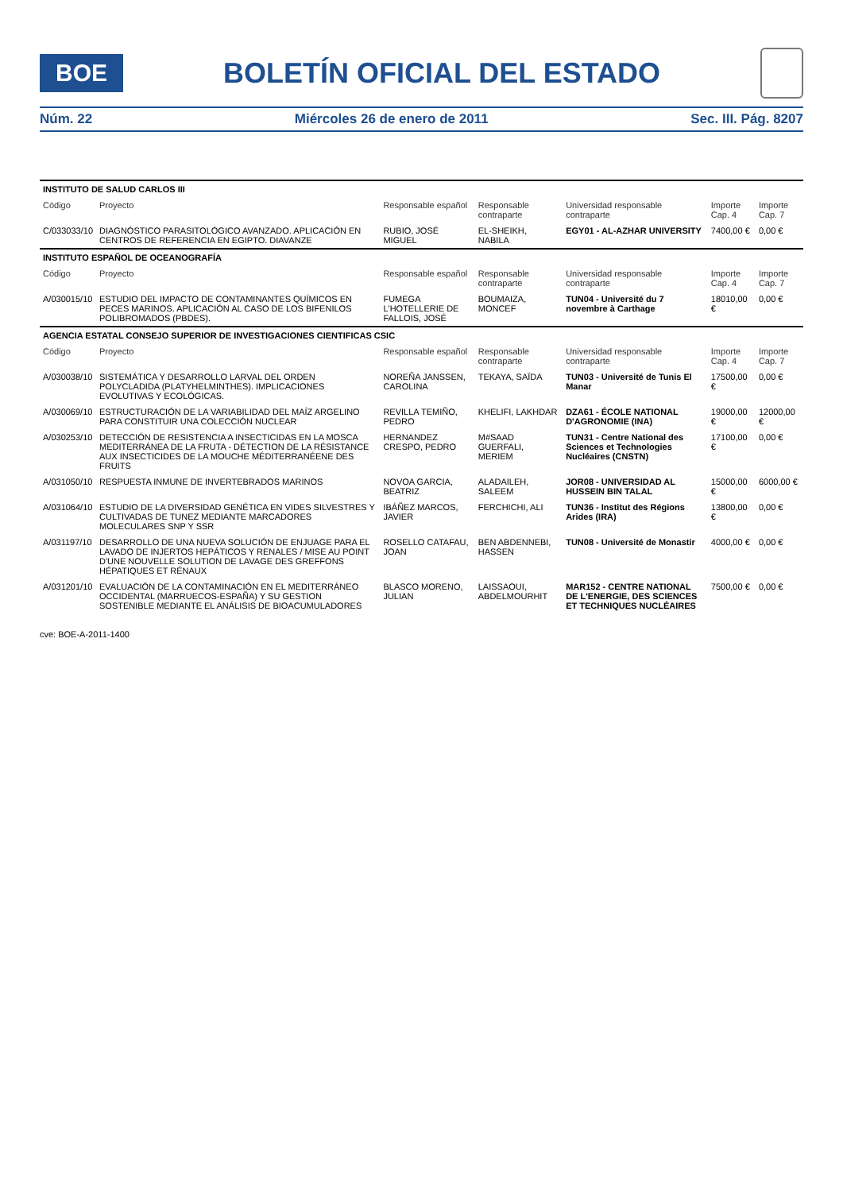BOE
BOLETÍN OFICIAL DEL ESTADO
Núm. 22 Miércoles 26 de enero de 2011 Sec. III. Pág. 8207
| INSTITUTO DE SALUD CARLOS III | | | | | | |
| Código | Proyecto | Responsable español | Responsable contraparte | Universidad responsable contraparte | Importe Cap. 4 | Importe Cap. 7 |
| C/033033/10 | DIAGNÓSTICO PARASITOLÓGICO AVANZADO. APLICACIÓN EN CENTROS DE REFERENCIA EN EGIPTO. DIAVANZE | RUBIO, JOSÉ MIGUEL | EL-SHEIKH, NABILA | EGY01 - AL-AZHAR UNIVERSITY | 7400,00 € | 0,00 € |
| INSTITUTO ESPAÑOL DE OCEANOGRAFÍA | | | | | | |
| Código | Proyecto | Responsable español | Responsable contraparte | Universidad responsable contraparte | Importe Cap. 4 | Importe Cap. 7 |
| A/030015/10 | ESTUDIO DEL IMPACTO DE CONTAMINANTES QUÍMICOS EN PECES MARINOS. APLICACIÓN AL CASO DE LOS BIFENILOS POLIBROMADOS (PBDES). | FUMEGA L'HOTELLERIE DE FALLOIS, JOSÉ | BOUMAIZA, MONCEF | TUN04 - Université du 7 novembre à Carthage | 18010,00 € | 0,00 € |
| AGENCIA ESTATAL CONSEJO SUPERIOR DE INVESTIGACIONES CIENTIFICAS CSIC | | | | | | |
| Código | Proyecto | Responsable español | Responsable contraparte | Universidad responsable contraparte | Importe Cap. 4 | Importe Cap. 7 |
| A/030038/10 | SISTEMÁTICA Y DESARROLLO LARVAL DEL ORDEN POLYCLADIDA (PLATYHELMINTHES). IMPLICACIONES EVOLUTIVAS Y ECOLÓGICAS. | NOREÑA JANSSEN, CAROLINA | TEKAYA, SAÏDA | TUN03 - Université de Tunis El Manar | 17500,00 € | 0,00 € |
| A/030069/10 | ESTRUCTURACIÓN DE LA VARIABILIDAD DEL MAÍZ ARGELINO PARA CONSTITUIR UNA COLECCIÓN NUCLEAR | REVILLA TEMIÑO, PEDRO | KHELIFI, LAKHDAR | DZA61 - ÉCOLE NATIONAL D'AGRONOMIE (INA) | 19000,00 € | 12000,00 € |
| A/030253/10 | DETECCIÓN DE RESISTENCIA A INSECTICIDAS EN LA MOSCA MEDITERRÁNEA DE LA FRUTA - DÉTECTION DE LA RÉSISTANCE AUX INSECTICIDES DE LA MOUCHE MÉDITERRANÉENE DES FRUITS | HERNANDEZ CRESPO, PEDRO | M#SAAD GUERFALI, MERIEM | TUN31 - Centre National des Sciences et Technologies Nucléaires (CNSTN) | 17100,00 € | 0,00 € |
| A/031050/10 | RESPUESTA INMUNE DE INVERTEBRADOS MARINOS | NOVOA GARCIA, BEATRIZ | ALADAILEH, SALEEM | JOR08 - UNIVERSIDAD AL HUSSEIN BIN TALAL | 15000,00 € | 6000,00 € |
| A/031064/10 | ESTUDIO DE LA DIVERSIDAD GENÉTICA EN VIDES SILVESTRES Y CULTIVADAS DE TUNEZ MEDIANTE MARCADORES MOLECULARES SNP Y SSR | IBÁÑEZ MARCOS, JAVIER | FERCHICHI, ALI | TUN36 - Institut des Régions Arides (IRA) | 13800,00 € | 0,00 € |
| A/031197/10 | DESARROLLO DE UNA NUEVA SOLUCIÓN DE ENJUAGE PARA EL LAVADO DE INJERTOS HEPÁTICOS Y RENALES / MISE AU POINT D'UNE NOUVELLE SOLUTION DE LAVAGE DES GREFFONS HÉPATIQUES ET RÉNAUX | ROSELLO CATAFAU, JOAN | BEN ABDENNEBI, HASSEN | TUN08 - Université de Monastir | 4000,00 € | 0,00 € |
| A/031201/10 | EVALUACIÓN DE LA CONTAMINACIÓN EN EL MEDITERRÁNEO OCCIDENTAL (MARRUECOS-ESPAÑA) Y SU GESTION SOSTENIBLE MEDIANTE EL ANÁLISIS DE BIOACUMULADORES | BLASCO MORENO, JULIAN | LAISSAOUI, ABDELMOURHIT | MAR152 - CENTRE NATIONAL DE L'ENERGIE, DES SCIENCES ET TECHNIQUES NUCLÉAIRES | 7500,00 € | 0,00 € |
cve: BOE-A-2011-1400